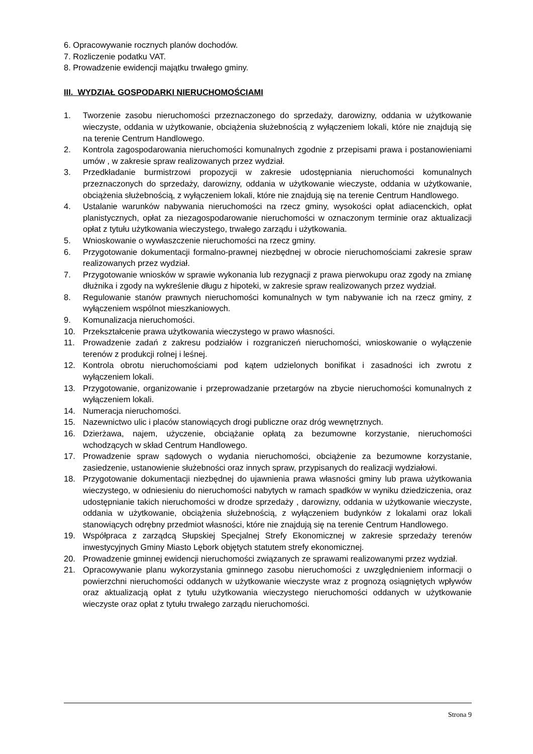6. Opracowywanie rocznych planów dochodów.
7. Rozliczenie podatku VAT.
8. Prowadzenie ewidencji majątku trwałego gminy.
III. WYDZIAŁ GOSPODARKI NIERUCHOMOŚCIAMI
1. Tworzenie zasobu nieruchomości przeznaczonego do sprzedaży, darowizny, oddania w użytkowanie wieczyste, oddania w użytkowanie, obciążenia służebnością z wyłączeniem lokali, które nie znajdują się na terenie Centrum Handlowego.
2. Kontrola zagospodarowania nieruchomości komunalnych zgodnie z przepisami prawa i postanowieniami umów , w zakresie spraw realizowanych przez wydział.
3. Przedkładanie burmistrzowi propozycji w zakresie udostępniania nieruchomości komunalnych przeznaczonych do sprzedaży, darowizny, oddania w użytkowanie wieczyste, oddania w użytkowanie, obciążenia służebnością, z wyłączeniem lokali, które nie znajdują się na terenie Centrum Handlowego.
4. Ustalanie warunków nabywania nieruchomości na rzecz gminy, wysokości opłat adiacenckich, opłat planistycznych, opłat za niezagospodarowanie nieruchomości w oznaczonym terminie oraz aktualizacji opłat z tytułu użytkowania wieczystego, trwałego zarządu i użytkowania.
5. Wnioskowanie o wywłaszczenie nieruchomości na rzecz gminy.
6. Przygotowanie dokumentacji formalno-prawnej niezbędnej w obrocie nieruchomościami zakresie spraw realizowanych przez wydział.
7. Przygotowanie wniosków w sprawie wykonania lub rezygnacji z prawa pierwokupu oraz zgody na zmianę dłużnika i zgody na wykreślenie długu z hipoteki, w zakresie spraw realizowanych przez wydział.
8. Regulowanie stanów prawnych nieruchomości komunalnych w tym nabywanie ich na rzecz gminy, z wyłączeniem wspólnot mieszkaniowych.
9. Komunalizacja nieruchomości.
10. Przekształcenie prawa użytkowania wieczystego w prawo własności.
11. Prowadzenie zadań z zakresu podziałów i rozgraniczeń nieruchomości, wnioskowanie o wyłączenie terenów z produkcji rolnej i leśnej.
12. Kontrola obrotu nieruchomościami pod kątem udzielonych bonifikat i zasadności ich zwrotu z wyłączeniem lokali.
13. Przygotowanie, organizowanie i przeprowadzanie przetargów na zbycie nieruchomości komunalnych z wyłączeniem lokali.
14. Numeracja nieruchomości.
15. Nazewnictwo ulic i placów stanowiących drogi publiczne oraz dróg wewnętrznych.
16. Dzierżawa, najem, użyczenie, obciążanie opłatą za bezumowne korzystanie, nieruchomości wchodzących w skład Centrum Handlowego.
17. Prowadzenie spraw sądowych o wydania nieruchomości, obciążenie za bezumowne korzystanie, zasiedzenie, ustanowienie służebności oraz innych spraw, przypisanych do realizacji wydziałowi.
18. Przygotowanie dokumentacji niezbędnej do ujawnienia prawa własności gminy lub prawa użytkowania wieczystego, w odniesieniu do nieruchomości nabytych w ramach spadków w wyniku dziedziczenia, oraz udostępnianie takich nieruchomości w drodze sprzedaży , darowizny, oddania w użytkowanie wieczyste, oddania w użytkowanie, obciążenia służebnością, z wyłączeniem budynków z lokalami oraz lokali stanowiących odrębny przedmiot własności, które nie znajdują się na terenie Centrum Handlowego.
19. Współpraca z zarządcą Słupskiej Specjalnej Strefy Ekonomicznej w zakresie sprzedaży terenów inwestycyjnych Gminy Miasto Lębork objętych statutem strefy ekonomicznej.
20. Prowadzenie gminnej ewidencji nieruchomości związanych ze sprawami realizowanymi przez wydział.
21. Opracowywanie planu wykorzystania gminnego zasobu nieruchomości z uwzględnieniem informacji o powierzchni nieruchomości oddanych w użytkowanie wieczyste wraz z prognozą osiągniętych wpływów oraz aktualizacją opłat z tytułu użytkowania wieczystego nieruchomości oddanych w użytkowanie wieczyste oraz opłat z tytułu trwałego zarządu nieruchomości.
Strona 9